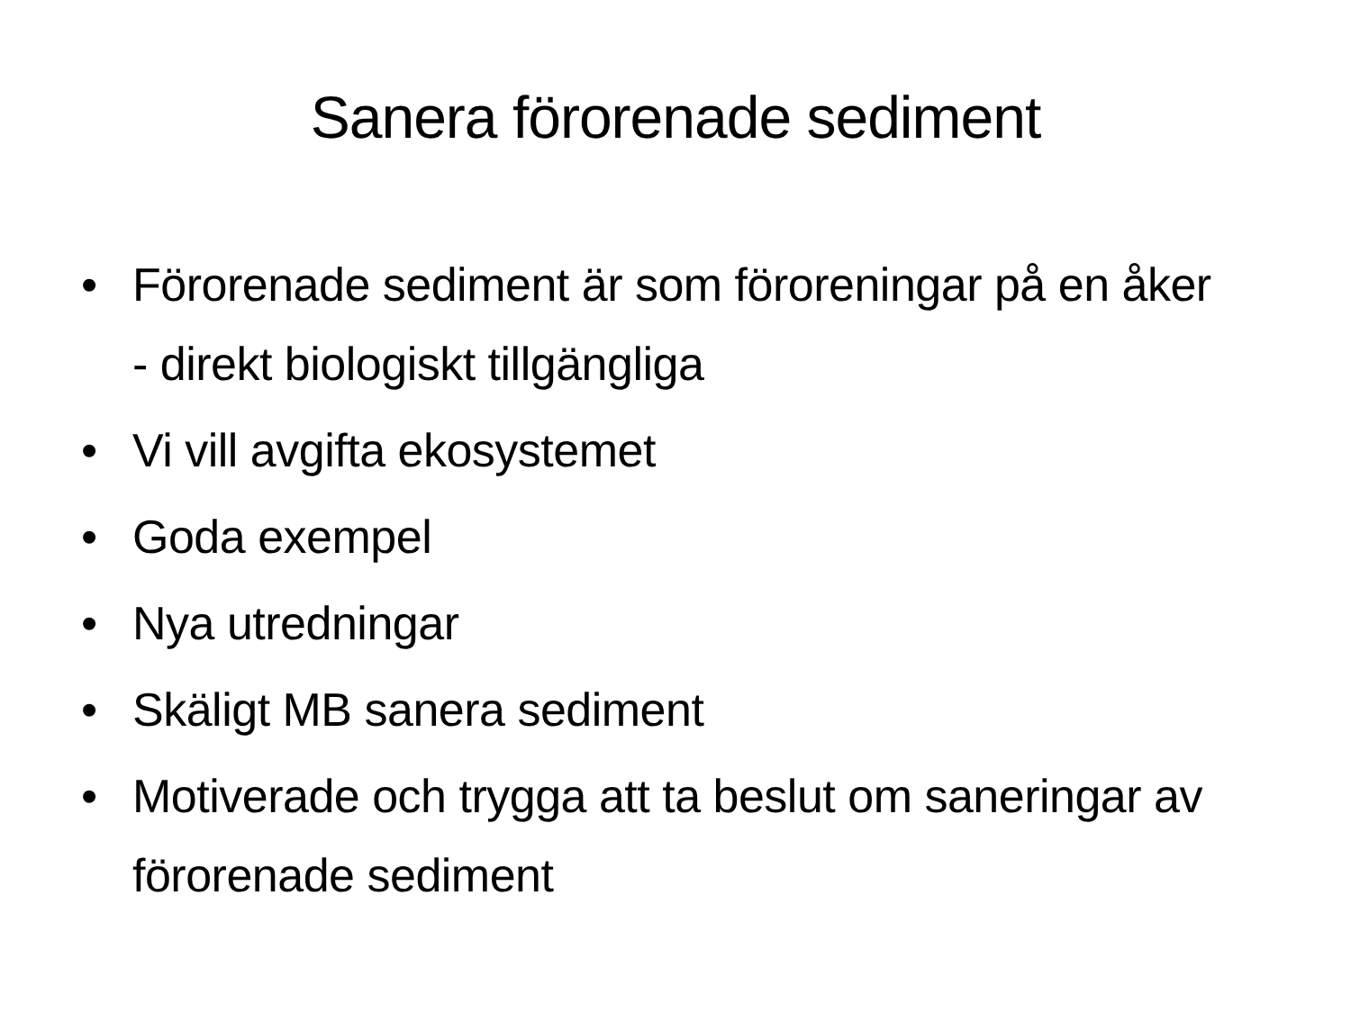Sanera förorenade sediment
• Förorenade sediment är som föroreningar på en åker - direkt biologiskt tillgängliga
• Vi vill avgifta ekosystemet
• Goda exempel
• Nya utredningar
• Skäligt MB sanera sediment
• Motiverade och trygga att ta beslut om saneringar av förorenade sediment